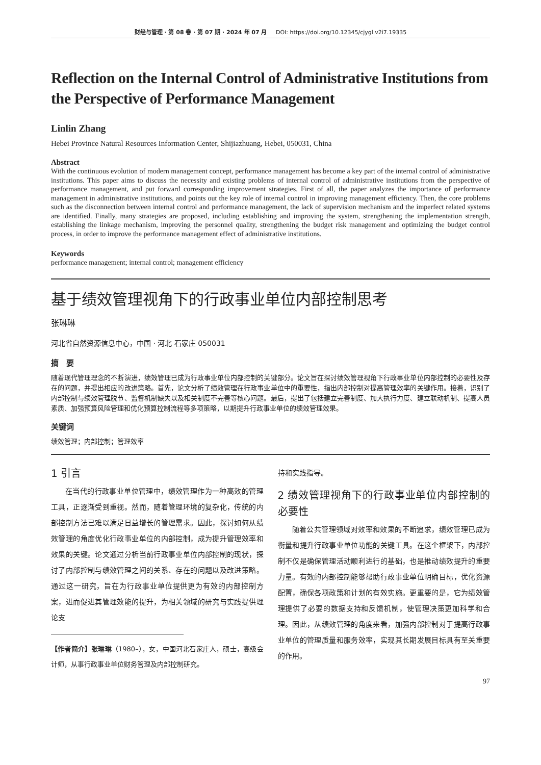财经与管理 · 第 08 卷 · 第 07 期 · 2024 年 07 月 DOI: https://doi.org/10.12345/cjygl.v2i7.19335
Reflection on the Internal Control of Administrative Institutions from the Perspective of Performance Management
Linlin Zhang
Hebei Province Natural Resources Information Center, Shijiazhuang, Hebei, 050031, China
Abstract
With the continuous evolution of modern management concept, performance management has become a key part of the internal control of administrative institutions. This paper aims to discuss the necessity and existing problems of internal control of administrative institutions from the perspective of performance management, and put forward corresponding improvement strategies. First of all, the paper analyzes the importance of performance management in administrative institutions, and points out the key role of internal control in improving management efficiency. Then, the core problems such as the disconnection between internal control and performance management, the lack of supervision mechanism and the imperfect related systems are identified. Finally, many strategies are proposed, including establishing and improving the system, strengthening the implementation strength, establishing the linkage mechanism, improving the personnel quality, strengthening the budget risk management and optimizing the budget control process, in order to improve the performance management effect of administrative institutions.
Keywords
performance management; internal control; management efficiency
基于绩效管理视角下的行政事业单位内部控制思考
张琳琳
河北省自然资源信息中心，中国 · 河北 石家庄 050031
摘　要
随着现代管理理念的不断演进，绩效管理已成为行政事业单位内部控制的关键部分。论文旨在探讨绩效管理视角下行政事业单位内部控制的必要性及存在的问题，并提出相应的改进策略。首先，论文分析了绩效管理在行政事业单位中的重要性，指出内部控制对提高管理效率的关键作用。接着，识别了内部控制与绩效管理脱节、监督机制缺失以及相关制度不完善等核心问题。最后，提出了包括建立完善制度、加大执行力度、建立联动机制、提高人员素质、加强预算风险管理和优化预算控制流程等多项策略，以期提升行政事业单位的绩效管理效果。
关键词
绩效管理；内部控制；管理效率
1 引言
在当代的行政事业单位管理中，绩效管理作为一种高效的管理工具，正逐渐受到重视。然而，随着管理环境的复杂化，传统的内部控制方法已难以满足日益增长的管理需求。因此，探讨如何从绩效管理的角度优化行政事业单位的内部控制，成为提升管理效率和效果的关键。论文通过分析当前行政事业单位内部控制的现状，探讨了内部控制与绩效管理之间的关系、存在的问题以及改进策略。通过这一研究，旨在为行政事业单位提供更为有效的内部控制方案，进而促进其管理效能的提升，为相关领域的研究与实践提供理论支
【作者简介】张琳琳（1980–），女，中国河北石家庄人，硕士，高级会计师，从事行政事业单位财务管理及内部控制研究。
持和实践指导。
2 绩效管理视角下的行政事业单位内部控制的必要性
随着公共管理领域对效率和效果的不断追求，绩效管理已成为衡量和提升行政事业单位功能的关键工具。在这个框架下，内部控制不仅是确保管理活动顺利进行的基础，也是推动绩效提升的重要力量。有效的内部控制能够帮助行政事业单位明确目标，优化资源配置，确保各项政策和计划的有效实施。更重要的是，它为绩效管理提供了必要的数据支持和反馈机制，使管理决策更加科学和合理。因此，从绩效管理的角度来看，加强内部控制对于提高行政事业单位的管理质量和服务效率，实现其长期发展目标具有至关重要的作用。
97